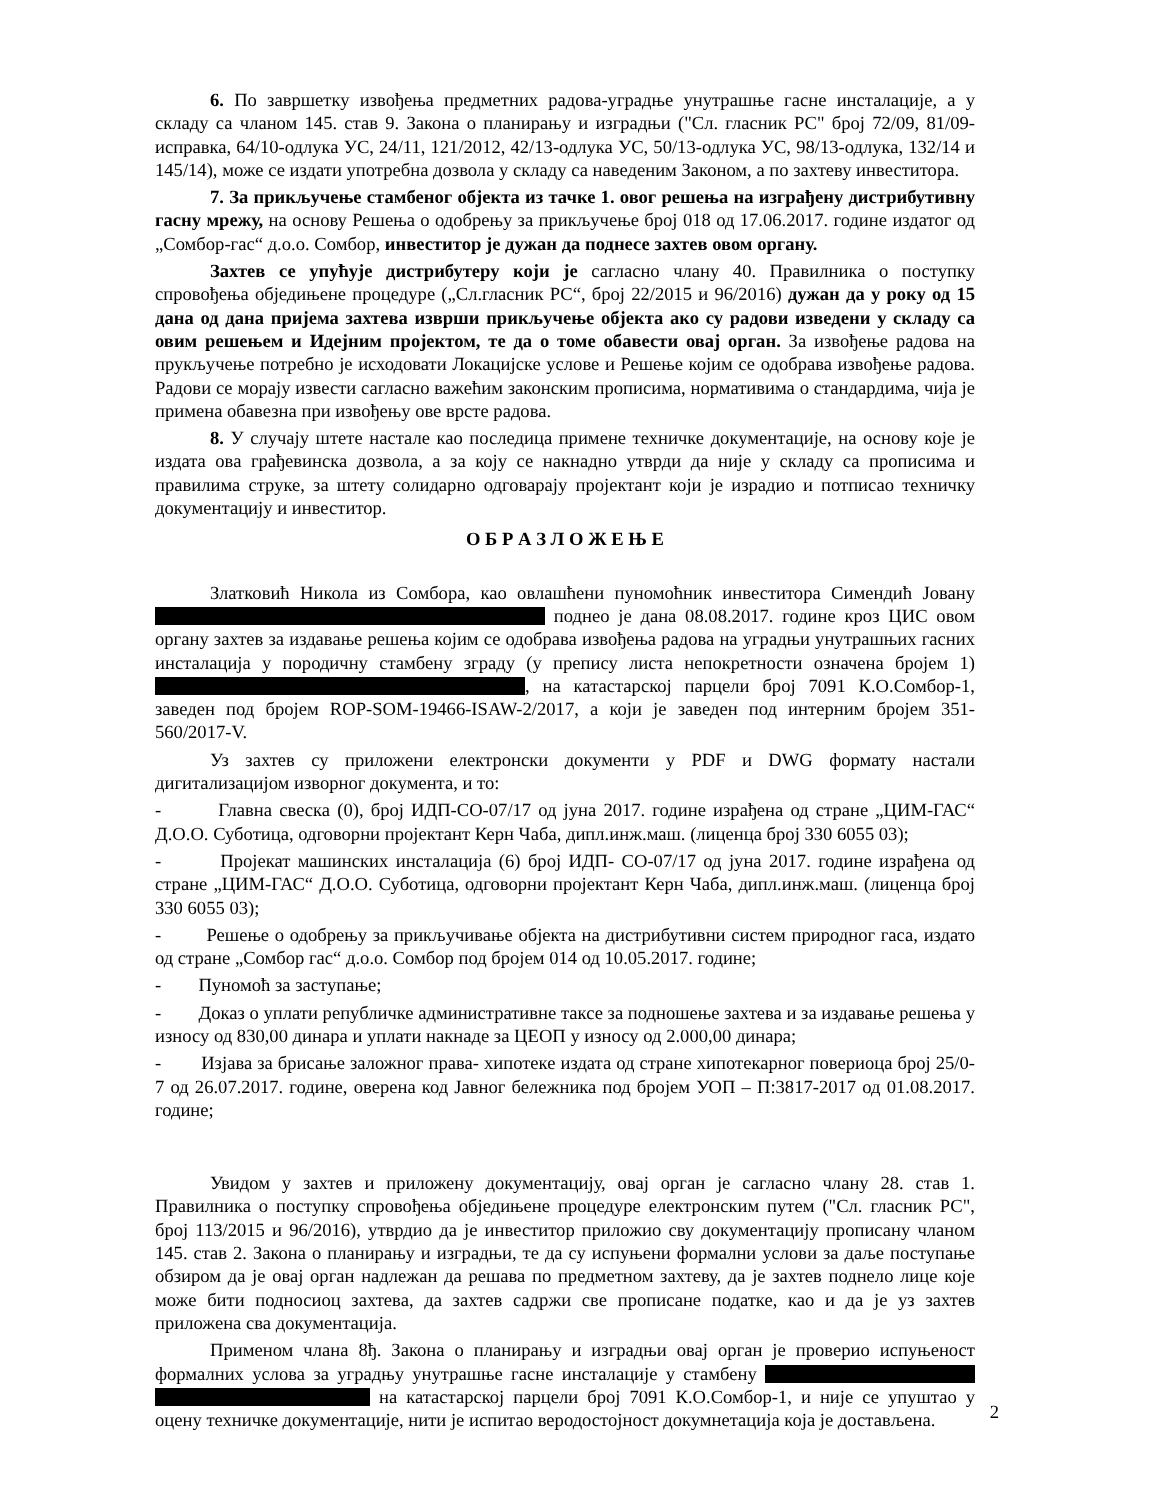6. По завршетку извођења предметних радова-уградње унутрашње гасне инсталације, а у складу са чланом 145. став 9. Закона о планирању и изградњи ("Сл. гласник РС" број 72/09, 81/09-исправка, 64/10-одлука УС, 24/11, 121/2012, 42/13-одлука УС, 50/13-одлука УС, 98/13-одлука, 132/14 и 145/14), може се издати употребна дозвола у складу са наведеним Законом, а по захтеву инвеститора.
7. За прикључење стамбеног објекта из тачке 1. овог решења на изграђену дистрибутивну гасну мрежу, на основу Решења о одобрењу за прикључење број 018 од 17.06.2017. године издатог од „Сомбор-гас“ д.о.о. Сомбор, инвеститор је дужан да поднесе захтев овом органу.
Захтев се упућује дистрибутеру који је сагласно члану 40. Правилника о поступку спровођења обједињене процедуре („Сл.гласник РС“, број 22/2015 и 96/2016) дужан да у року од 15 дана од дана пријема захтева изврши прикључење објекта ако су радови изведени у складу са овим решењем и Идејним пројектом, те да о томе обавести овај орган. За извођење радова на прукључење потребно је исходовати Локацијске услове и Решење којим се одобрава извођење радова. Радови се морају извести сагласно важећим законским прописима, нормативима о стандардима, чија је примена обавезна при извођењу ове врсте радова.
8. У случају штете настале као последица примене техничке документације, на основу које је издата ова грађевинска дозвола, а за коју се накнадно утврди да није у складу са прописима и правилима струке, за штету солидарно одговарају пројектант који је израдио и потписао техничку документацију и инвеститор.
О Б Р А З Л О Ж Е Њ Е
Златковић Никола из Сомбора, као овлашћени пуномоћник инвеститора Симендић Јовану поднео је дана 08.08.2017. године кроз ЦИС овом органу захтев за издавање решења којим се одобрава извођења радова на уградњи унутрашњих гасних инсталација у породичну стамбену зграду (у препису листа непокретности означена бројем 1) , на катастарској парцели број 7091 К.О.Сомбор-1, заведен под бројем ROP-SOM-19466-ISAW-2/2017, а који је заведен под интерним бројем 351-560/2017-V.
Уз захтев су приложени електронски документи у PDF и DWG формату настали дигитализацијом изворног документа, и то:
- Главна свеска (0), број ИДП-СО-07/17 од јуна 2017. године израђена од стране „ЦИМ-ГАС“ Д.О.О. Суботица, одговорни пројектант Керн Чаба, дипл.инж.маш. (лиценца број 330 6055 03);
- Пројекат машинских инсталација (6) број ИДП- СО-07/17 од јуна 2017. године израђена од стране „ЦИМ-ГАС“ Д.О.О. Суботица, одговорни пројектант Керн Чаба, дипл.инж.маш. (лиценца број 330 6055 03);
- Решење о одобрењу за прикључивање објекта на дистрибутивни систем природног гаса, издато од стране „Сомбор гас“ д.о.о. Сомбор под бројем 014 од 10.05.2017. године;
- Пуномоћ за заступање;
- Доказ о уплати републичке административне таксе за подношење захтева и за издавање решења у износу од 830,00 динара и уплати накнаде за ЦЕОП у износу од 2.000,00 динара;
- Изјава за брисање заложног права- хипотеке издата од стране хипотекарног повериоца број 25/0-7 од 26.07.2017. године, оверена код Јавног бележника под бројем УОП – П:3817-2017 од 01.08.2017. године;
Увидом у захтев и приложену документацију, овај орган је сагласно члану 28. став 1. Правилника о поступку спровођења обједињене процедуре електронским путем ("Сл. гласник РС", број 113/2015 и 96/2016), утврдио да је инвеститор приложио сву документацију прописану чланом 145. став 2. Закона о планирању и изградњи, те да су испуњени формални услови за даље поступање обзиром да је овај орган надлежан да решава по предметном захтеву, да је захтев поднело лице које може бити подносиоц захтева, да захтев садржи све прописане податке, као и да је уз захтев приложена сва документација.
Применом члана 8ђ. Закона о планирању и изградњи овај орган је проверио испуњеност формалних услова за уградњу унутрашње гасне инсталације у стамбену на катастарској парцели број 7091 К.О.Сомбор-1, и није се упуштао у оцену техничке документације, нити је испитао веродостојност докумнетација која је достављена.
2